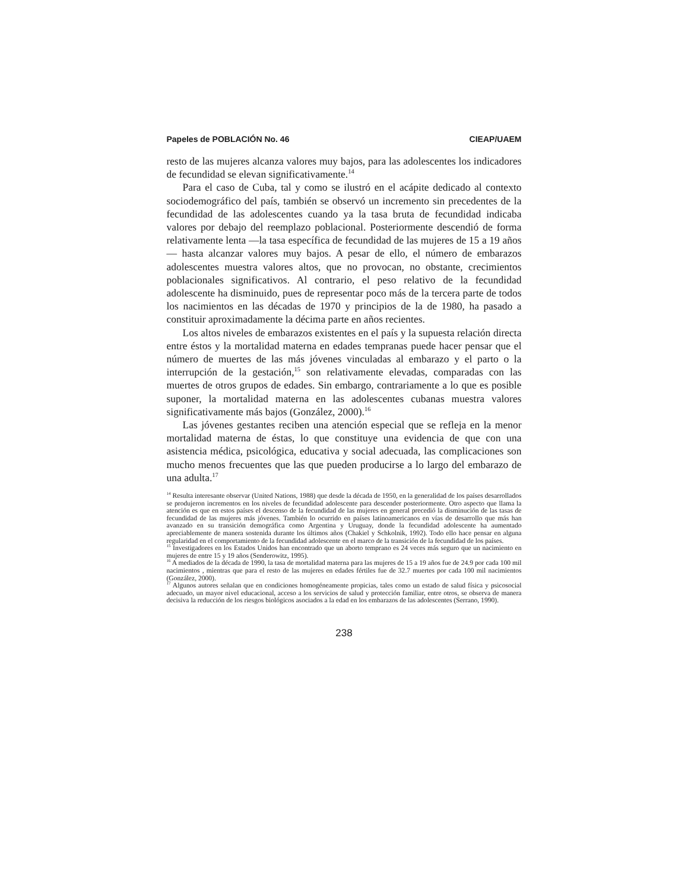Papeles de POBLACIÓN No. 46 CIEAP/UAEM
resto de las mujeres alcanza valores muy bajos, para las adolescentes los indicadores de fecundidad se elevan significativamente.<sup>14</sup>
Para el caso de Cuba, tal y como se ilustró en el acápite dedicado al contexto sociodemográfico del país, también se observó un incremento sin precedentes de la fecundidad de las adolescentes cuando ya la tasa bruta de fecundidad indicaba valores por debajo del reemplazo poblacional. Posteriormente descendió de forma relativamente lenta —la tasa específica de fecundidad de las mujeres de 15 a 19 años— hasta alcanzar valores muy bajos. A pesar de ello, el número de embarazos adolescentes muestra valores altos, que no provocan, no obstante, crecimientos poblacionales significativos. Al contrario, el peso relativo de la fecundidad adolescente ha disminuido, pues de representar poco más de la tercera parte de todos los nacimientos en las décadas de 1970 y principios de la de 1980, ha pasado a constituir aproximadamente la décima parte en años recientes.
Los altos niveles de embarazos existentes en el país y la supuesta relación directa entre éstos y la mortalidad materna en edades tempranas puede hacer pensar que el número de muertes de las más jóvenes vinculadas al embarazo y el parto o la interrupción de la gestación,<sup>15</sup> son relativamente elevadas, comparadas con las muertes de otros grupos de edades. Sin embargo, contrariamente a lo que es posible suponer, la mortalidad materna en las adolescentes cubanas muestra valores significativamente más bajos (González, 2000).<sup>16</sup>
Las jóvenes gestantes reciben una atención especial que se refleja en la menor mortalidad materna de éstas, lo que constituye una evidencia de que con una asistencia médica, psicológica, educativa y social adecuada, las complicaciones son mucho menos frecuentes que las que pueden producirse a lo largo del embarazo de una adulta.<sup>17</sup>
<sup>14</sup> Resulta interesante observar (United Nations, 1988) que desde la década de 1950, en la generalidad de los países desarrollados se produjeron incrementos en los niveles de fecundidad adolescente para descender posteriormente. Otro aspecto que llama la atención es que en estos países el descenso de la fecundidad de las mujeres en general precedió la disminución de las tasas de fecundidad de las mujeres más jóvenes. También lo ocurrido en países latinoamericanos en vías de desarrollo que más han avanzado en su transición demográfica como Argentina y Uruguay, donde la fecundidad adolescente ha aumentado apreciablemente de manera sostenida durante los últimos años (Chakiel y Schkolnik, 1992). Todo ello hace pensar en alguna regularidad en el comportamiento de la fecundidad adolescente en el marco de la transición de la fecundidad de los países.
<sup>15</sup> Investigadores en los Estados Unidos han encontrado que un aborto temprano es 24 veces más seguro que un nacimiento en mujeres de entre 15 y 19 años (Senderowitz, 1995).
<sup>16</sup> A mediados de la década de 1990, la tasa de mortalidad materna para las mujeres de 15 a 19 años fue de 24.9 por cada 100 mil nacimientos , mientras que para el resto de las mujeres en edades fértiles fue de 32.7 muertes por cada 100 mil nacimientos (González, 2000).
<sup>17</sup> Algunos autores señalan que en condiciones homogéneamente propicias, tales como un estado de salud física y psicosocial adecuado, un mayor nivel educacional, acceso a los servicios de salud y protección familiar, entre otros, se observa de manera decisiva la reducción de los riesgos biológicos asociados a la edad en los embarazos de las adolescentes (Serrano, 1990).
238